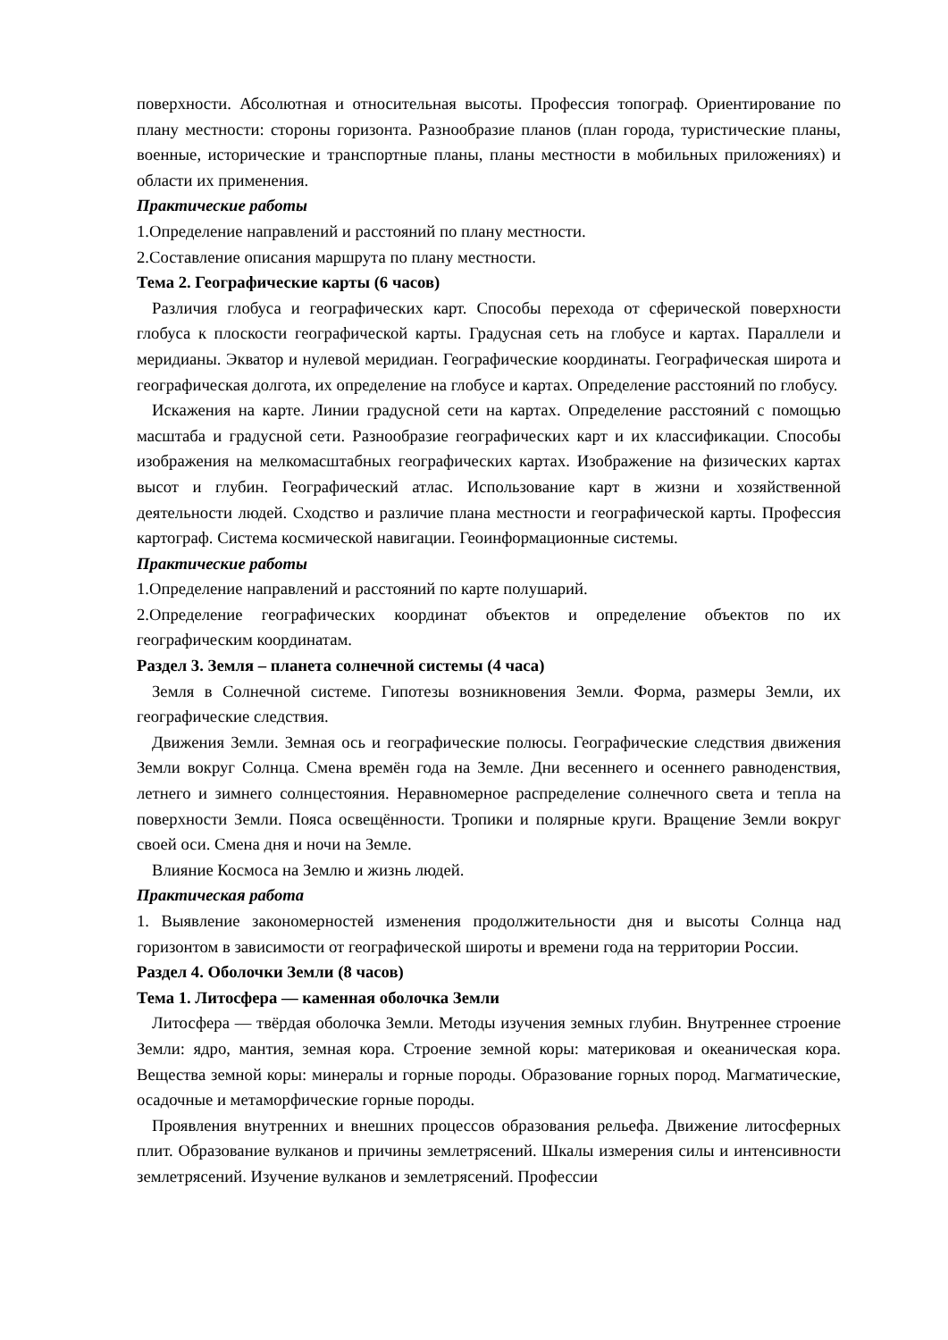поверхности. Абсолютная и относительная высоты. Профессия топограф. Ориентирование по плану местности: стороны горизонта. Разнообразие планов (план города, туристические планы, военные, исторические и транспортные планы, планы местности в мобильных приложениях) и области их применения.
Практические работы
1.Определение направлений и расстояний по плану местности.
2.Составление описания маршрута по плану местности.
Тема 2. Географические карты (6 часов)
Различия глобуса и географических карт. Способы перехода от сферической поверхности глобуса к плоскости географической карты. Градусная сеть на глобусе и картах. Параллели и меридианы. Экватор и нулевой меридиан. Географические координаты. Географическая широта и географическая долгота, их определение на глобусе и картах. Определение расстояний по глобусу.
Искажения на карте. Линии градусной сети на картах. Определение расстояний с помощью масштаба и градусной сети. Разнообразие географических карт и их классификации. Способы изображения на мелкомасштабных географических картах. Изображение на физических картах высот и глубин. Географический атлас. Использование карт в жизни и хозяйственной деятельности людей. Сходство и различие плана местности и географической карты. Профессия картограф. Система космической навигации. Геоинформационные системы.
Практические работы
1.Определение направлений и расстояний по карте полушарий.
2.Определение географических координат объектов и определение объектов по их географическим координатам.
Раздел 3. Земля – планета солнечной системы (4 часа)
Земля в Солнечной системе. Гипотезы возникновения Земли. Форма, размеры Земли, их географические следствия.
Движения Земли. Земная ось и географические полюсы. Географические следствия движения Земли вокруг Солнца. Смена времён года на Земле. Дни весеннего и осеннего равноденствия, летнего и зимнего солнцестояния. Неравномерное распределение солнечного света и тепла на поверхности Земли. Пояса освещённости. Тропики и полярные круги. Вращение Земли вокруг своей оси. Смена дня и ночи на Земле.
Влияние Космоса на Землю и жизнь людей.
Практическая работа
1. Выявление закономерностей изменения продолжительности дня и высоты Солнца над горизонтом в зависимости от географической широты и времени года на территории России.
Раздел 4. Оболочки Земли (8 часов)
Тема 1. Литосфера — каменная оболочка Земли
Литосфера — твёрдая оболочка Земли. Методы изучения земных глубин. Внутреннее строение Земли: ядро, мантия, земная кора. Строение земной коры: материковая и океаническая кора. Вещества земной коры: минералы и горные породы. Образование горных пород. Магматические, осадочные и метаморфические горные породы.
Проявления внутренних и внешних процессов образования рельефа. Движение литосферных плит. Образование вулканов и причины землетрясений. Шкалы измерения силы и интенсивности землетрясений. Изучение вулканов и землетрясений. Профессии